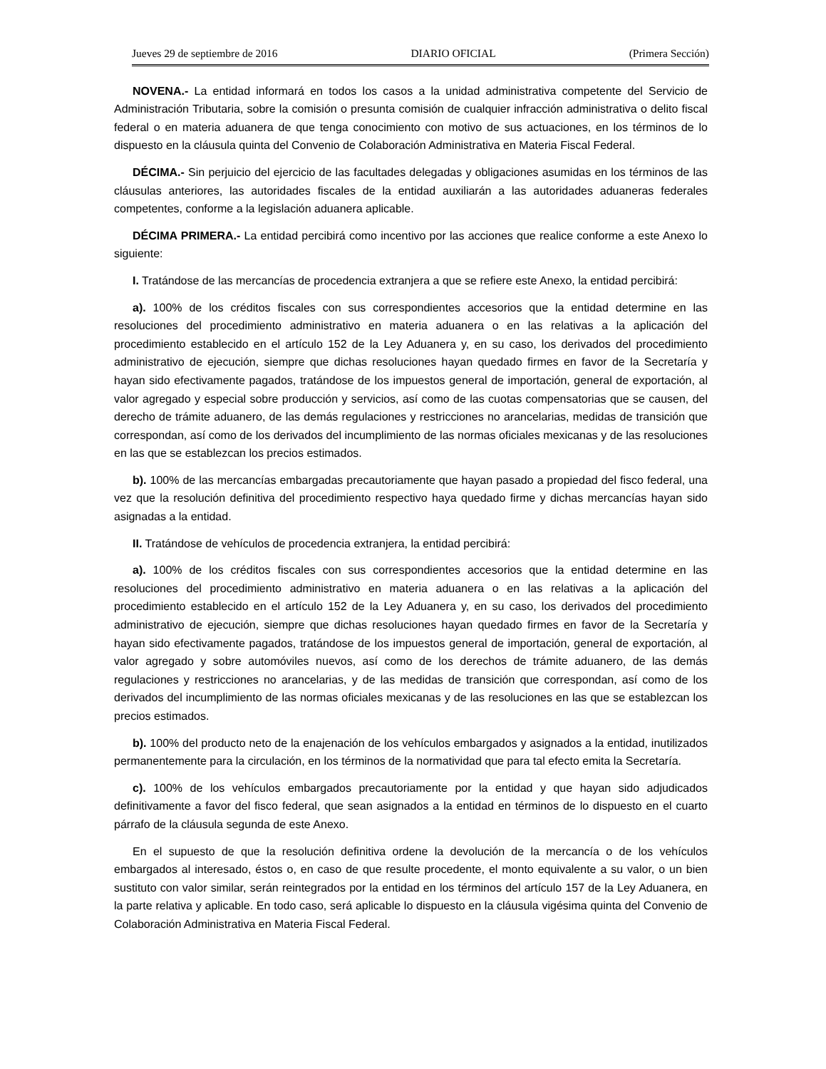Jueves 29 de septiembre de 2016 DIARIO OFICIAL (Primera Sección)
NOVENA.- La entidad informará en todos los casos a la unidad administrativa competente del Servicio de Administración Tributaria, sobre la comisión o presunta comisión de cualquier infracción administrativa o delito fiscal federal o en materia aduanera de que tenga conocimiento con motivo de sus actuaciones, en los términos de lo dispuesto en la cláusula quinta del Convenio de Colaboración Administrativa en Materia Fiscal Federal.
DÉCIMA.- Sin perjuicio del ejercicio de las facultades delegadas y obligaciones asumidas en los términos de las cláusulas anteriores, las autoridades fiscales de la entidad auxiliarán a las autoridades aduaneras federales competentes, conforme a la legislación aduanera aplicable.
DÉCIMA PRIMERA.- La entidad percibirá como incentivo por las acciones que realice conforme a este Anexo lo siguiente:
I. Tratándose de las mercancías de procedencia extranjera a que se refiere este Anexo, la entidad percibirá:
a). 100% de los créditos fiscales con sus correspondientes accesorios que la entidad determine en las resoluciones del procedimiento administrativo en materia aduanera o en las relativas a la aplicación del procedimiento establecido en el artículo 152 de la Ley Aduanera y, en su caso, los derivados del procedimiento administrativo de ejecución, siempre que dichas resoluciones hayan quedado firmes en favor de la Secretaría y hayan sido efectivamente pagados, tratándose de los impuestos general de importación, general de exportación, al valor agregado y especial sobre producción y servicios, así como de las cuotas compensatorias que se causen, del derecho de trámite aduanero, de las demás regulaciones y restricciones no arancelarias, medidas de transición que correspondan, así como de los derivados del incumplimiento de las normas oficiales mexicanas y de las resoluciones en las que se establezcan los precios estimados.
b). 100% de las mercancías embargadas precautoriamente que hayan pasado a propiedad del fisco federal, una vez que la resolución definitiva del procedimiento respectivo haya quedado firme y dichas mercancías hayan sido asignadas a la entidad.
II. Tratándose de vehículos de procedencia extranjera, la entidad percibirá:
a). 100% de los créditos fiscales con sus correspondientes accesorios que la entidad determine en las resoluciones del procedimiento administrativo en materia aduanera o en las relativas a la aplicación del procedimiento establecido en el artículo 152 de la Ley Aduanera y, en su caso, los derivados del procedimiento administrativo de ejecución, siempre que dichas resoluciones hayan quedado firmes en favor de la Secretaría y hayan sido efectivamente pagados, tratándose de los impuestos general de importación, general de exportación, al valor agregado y sobre automóviles nuevos, así como de los derechos de trámite aduanero, de las demás regulaciones y restricciones no arancelarias, y de las medidas de transición que correspondan, así como de los derivados del incumplimiento de las normas oficiales mexicanas y de las resoluciones en las que se establezcan los precios estimados.
b). 100% del producto neto de la enajenación de los vehículos embargados y asignados a la entidad, inutilizados permanentemente para la circulación, en los términos de la normatividad que para tal efecto emita la Secretaría.
c). 100% de los vehículos embargados precautoriamente por la entidad y que hayan sido adjudicados definitivamente a favor del fisco federal, que sean asignados a la entidad en términos de lo dispuesto en el cuarto párrafo de la cláusula segunda de este Anexo.
En el supuesto de que la resolución definitiva ordene la devolución de la mercancía o de los vehículos embargados al interesado, éstos o, en caso de que resulte procedente, el monto equivalente a su valor, o un bien sustituto con valor similar, serán reintegrados por la entidad en los términos del artículo 157 de la Ley Aduanera, en la parte relativa y aplicable. En todo caso, será aplicable lo dispuesto en la cláusula vigésima quinta del Convenio de Colaboración Administrativa en Materia Fiscal Federal.